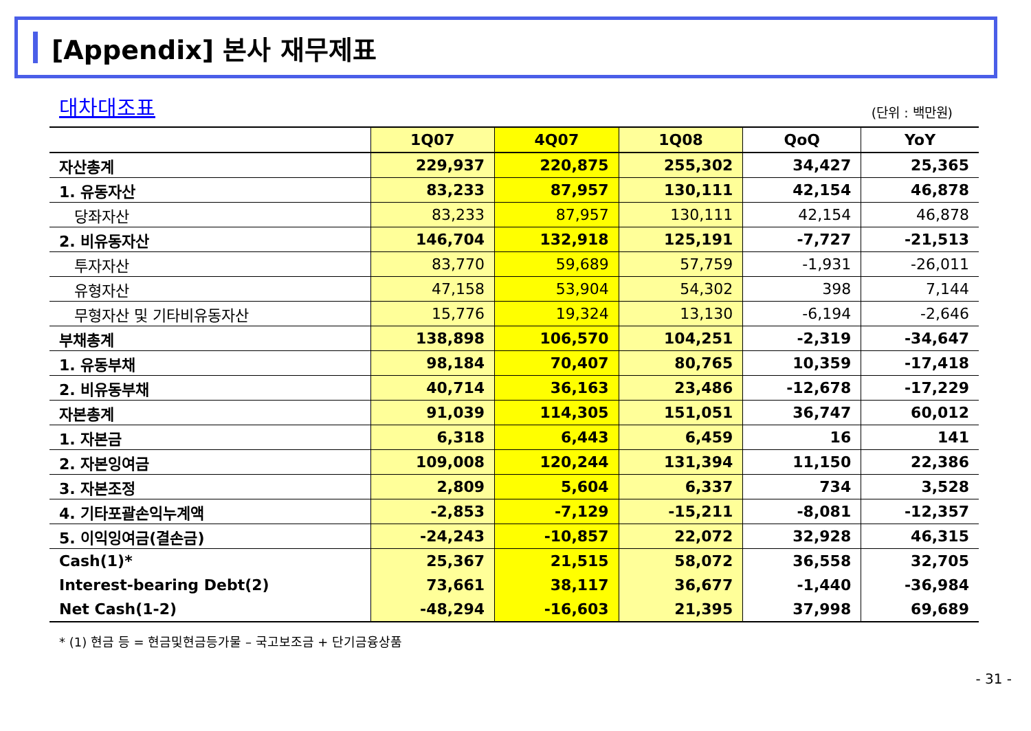[Appendix] 본사 재무제표
대차대조표 (단위 : 백만원)
| | 1Q07 | 4Q07 | 1Q08 | QoQ | YoY |
| --- | --- | --- | --- | --- | --- |
| 자산총계 | 229,937 | 220,875 | 255,302 | 34,427 | 25,365 |
| 1. 유동자산 | 83,233 | 87,957 | 130,111 | 42,154 | 46,878 |
| 당좌자산 | 83,233 | 87,957 | 130,111 | 42,154 | 46,878 |
| 2. 비유동자산 | 146,704 | 132,918 | 125,191 | -7,727 | -21,513 |
| 투자자산 | 83,770 | 59,689 | 57,759 | -1,931 | -26,011 |
| 유형자산 | 47,158 | 53,904 | 54,302 | 398 | 7,144 |
| 무형자산 및 기타비유동자산 | 15,776 | 19,324 | 13,130 | -6,194 | -2,646 |
| 부채총계 | 138,898 | 106,570 | 104,251 | -2,319 | -34,647 |
| 1. 유동부채 | 98,184 | 70,407 | 80,765 | 10,359 | -17,418 |
| 2. 비유동부채 | 40,714 | 36,163 | 23,486 | -12,678 | -17,229 |
| 자본총계 | 91,039 | 114,305 | 151,051 | 36,747 | 60,012 |
| 1. 자본금 | 6,318 | 6,443 | 6,459 | 16 | 141 |
| 2. 자본잉여금 | 109,008 | 120,244 | 131,394 | 11,150 | 22,386 |
| 3. 자본조정 | 2,809 | 5,604 | 6,337 | 734 | 3,528 |
| 4. 기타포괄손익누계액 | -2,853 | -7,129 | -15,211 | -8,081 | -12,357 |
| 5. 이익잉여금(결손금) | -24,243 | -10,857 | 22,072 | 32,928 | 46,315 |
| Cash(1)* | 25,367 | 21,515 | 58,072 | 36,558 | 32,705 |
| Interest-bearing Debt(2) | 73,661 | 38,117 | 36,677 | -1,440 | -36,984 |
| Net Cash(1-2) | -48,294 | -16,603 | 21,395 | 37,998 | 69,689 |
* (1) 현금 등 = 현금및현금등가물 – 국고보조금 + 단기금융상품
- 31 -